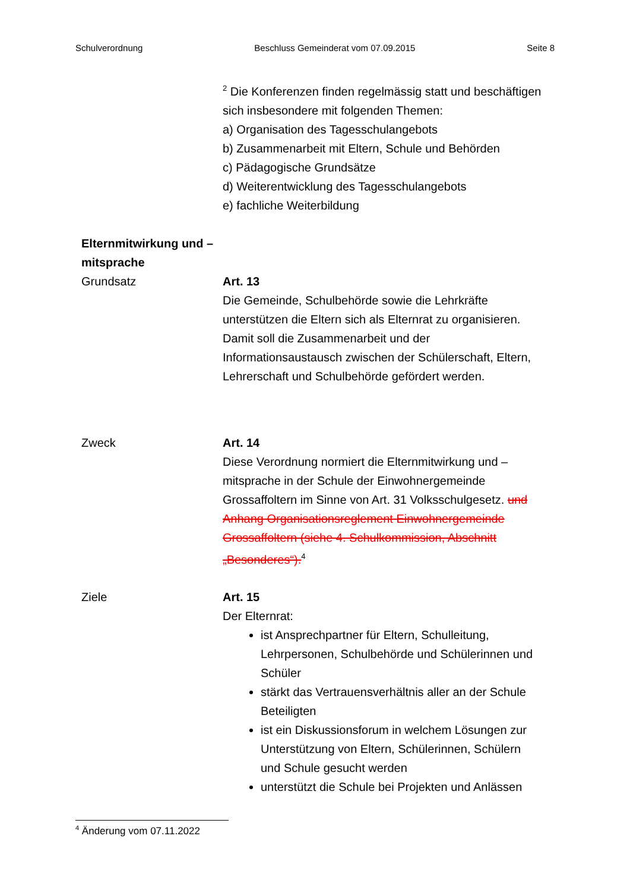Schulverordnung Beschluss Gemeinderat vom 07.09.2015 Seite 8
<sup>2</sup> Die Konferenzen finden regelmässig statt und beschäftigen sich insbesondere mit folgenden Themen:
a) Organisation des Tagesschulangebots
b) Zusammenarbeit mit Eltern, Schule und Behörden
c) Pädagogische Grundsätze
d) Weiterentwicklung des Tagesschulangebots
e) fachliche Weiterbildung
Elternmitwirkung und –mitsprache
Grundsatz
Art. 13
Die Gemeinde, Schulbehörde sowie die Lehrkräfte unterstützen die Eltern sich als Elternrat zu organisieren. Damit soll die Zusammenarbeit und der Informationsaustausch zwischen der Schülerschaft, Eltern, Lehrerschaft und Schulbehörde gefördert werden.
Zweck Art. 14
Diese Verordnung normiert die Elternmitwirkung und –mitsprache in der Schule der Einwohnergemeinde Grossaffoltern im Sinne von Art. 31 Volksschulgesetz. und Anhang Organisationsreglement Einwohnergemeinde Grossaffoltern (siehe 4. Schulkommission, Abschnitt „Besonderes“).<sup>4</sup>
Ziele Art. 15
Der Elternrat:
ist Ansprechpartner für Eltern, Schulleitung, Lehrpersonen, Schulbehörde und Schülerinnen und Schüler
stärkt das Vertrauensverhältnis aller an der Schule Beteiligten
ist ein Diskussionsforum in welchem Lösungen zur Unterstützung von Eltern, Schülerinnen, Schülern und Schule gesucht werden
unterstützt die Schule bei Projekten und Anlässen
<sup>4</sup> Änderung vom 07.11.2022